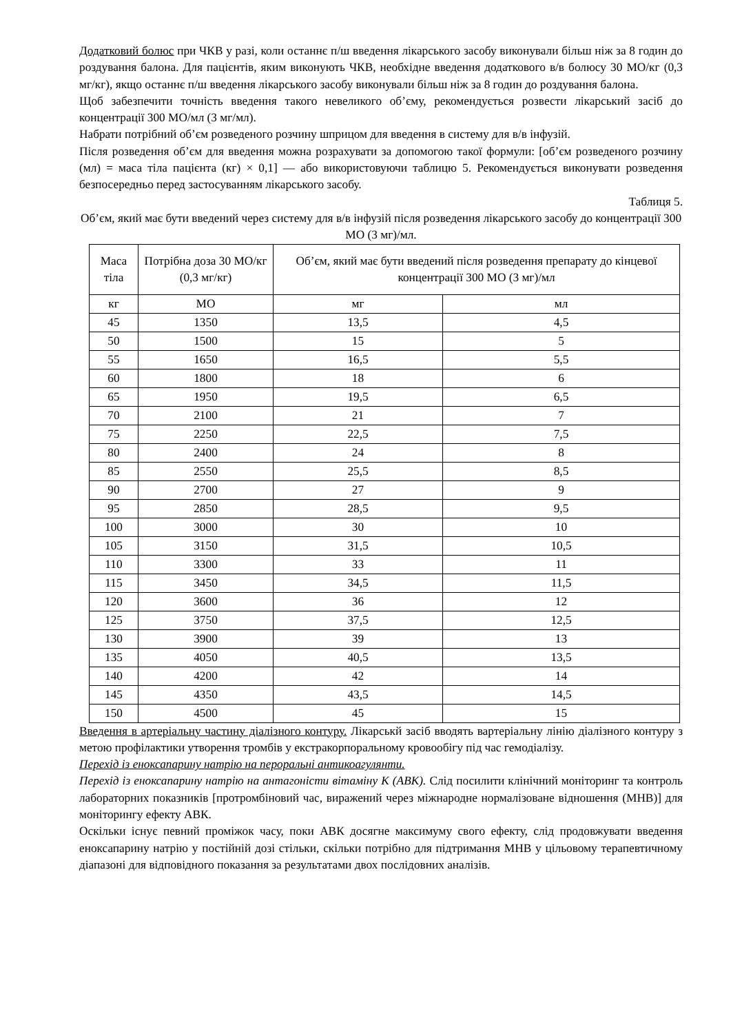Додатковий болюс при ЧКВ у разі, коли останнє п/ш введення лікарського засобу виконували більш ніж за 8 годин до роздування балона. Для пацієнтів, яким виконують ЧКВ, необхідне введення додаткового в/в болюсу 30 МО/кг (0,3 мг/кг), якщо останнє п/ш введення лікарського засобу виконували більш ніж за 8 годин до роздування балона.
Щоб забезпечити точність введення такого невеликого об’єму, рекомендується розвести лікарський засіб до концентрації 300 МО/мл (3 мг/мл).
Набрати потрібний об’єм розведеного розчину шприцом для введення в систему для в/в інфузій.
Після розведення об’єм для введення можна розрахувати за допомогою такої формули: [об’єм розведеного розчину (мл) = маса тіла пацієнта (кг) × 0,1] — або використовуючи таблицю 5. Рекомендується виконувати розведення безпосередньо перед застосуванням лікарського засобу.
Таблиця 5.
Об’єм, який має бути введений через систему для в/в інфузій після розведення лікарського засобу до концентрації 300 МО (3 мг)/мл.
| Маса тіла | Потрібна доза 30 МО/кг (0,3 мг/кг) | Об’єм, який має бути введений після розведення препарату до кінцевої концентрації 300 МО (3 мг)/мл | |
| кг | МО | мг | мл |
| 45 | 1350 | 13,5 | 4,5 |
| 50 | 1500 | 15 | 5 |
| 55 | 1650 | 16,5 | 5,5 |
| 60 | 1800 | 18 | 6 |
| 65 | 1950 | 19,5 | 6,5 |
| 70 | 2100 | 21 | 7 |
| 75 | 2250 | 22,5 | 7,5 |
| 80 | 2400 | 24 | 8 |
| 85 | 2550 | 25,5 | 8,5 |
| 90 | 2700 | 27 | 9 |
| 95 | 2850 | 28,5 | 9,5 |
| 100 | 3000 | 30 | 10 |
| 105 | 3150 | 31,5 | 10,5 |
| 110 | 3300 | 33 | 11 |
| 115 | 3450 | 34,5 | 11,5 |
| 120 | 3600 | 36 | 12 |
| 125 | 3750 | 37,5 | 12,5 |
| 130 | 3900 | 39 | 13 |
| 135 | 4050 | 40,5 | 13,5 |
| 140 | 4200 | 42 | 14 |
| 145 | 4350 | 43,5 | 14,5 |
| 150 | 4500 | 45 | 15 |
Введення в артеріальну частину діалізного контуру. Лікарськй засіб вводять вартеріальну лінію діалізного контуру з метою профілактики утворення тромбів у екстракорпоральному кровообігу під час гемодіалізу.
Перехід із еноксапарину натрію на пероральні антикоагулянти.
Перехід із еноксапарину натрію на антагоністи вітаміну К (АВК). Слід посилити клінічний моніторинг та контроль лабораторних показників [протромбіновий час, виражений через міжнародне нормалізоване відношення (МНВ)] для моніторингу ефекту АВК.
Оскільки існує певний проміжок часу, поки АВК досягне максимуму свого ефекту, слід продовжувати введення еноксапарину натрію у постійній дозі стільки, скільки потрібно для підтримання МНВ у цільовому терапевтичному діапазоні для відповідного показання за результатами двох послідовних аналізів.